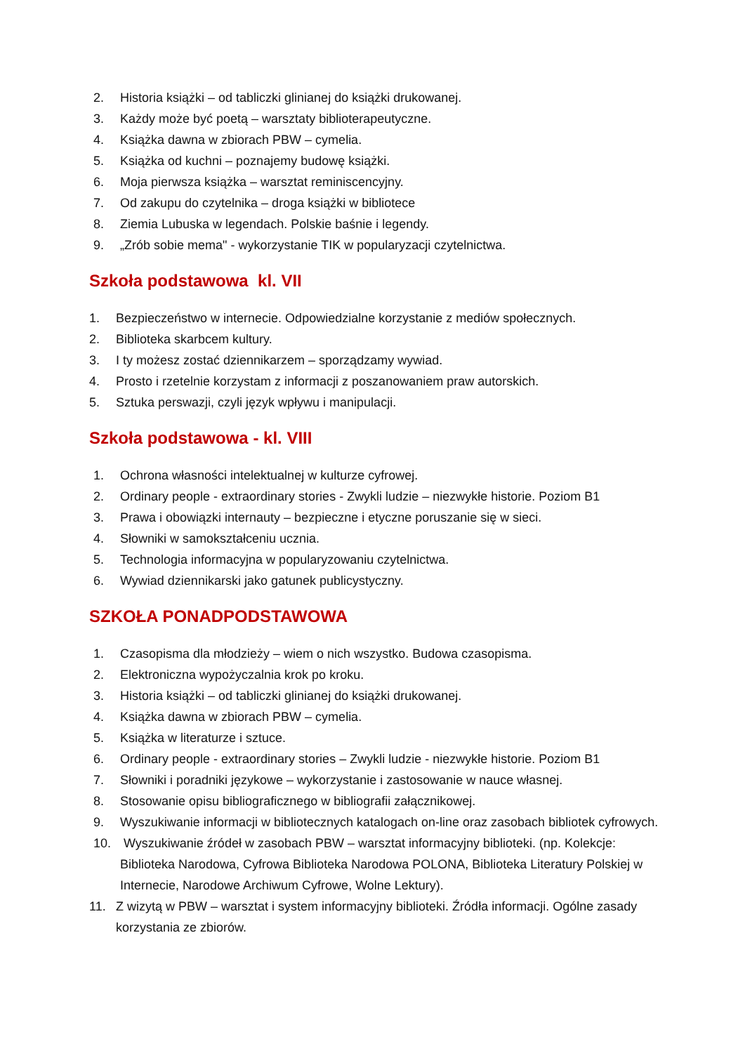2. Historia książki – od tabliczki glinianej do książki drukowanej.
3. Każdy może być poetą – warsztaty biblioterapeutyczne.
4. Książka dawna w zbiorach PBW – cymelia.
5. Książka od kuchni – poznajemy budowę książki.
6. Moja pierwsza książka – warsztat reminiscencyjny.
7. Od zakupu do czytelnika – droga książki w bibliotece
8. Ziemia Lubuska w legendach. Polskie baśnie i legendy.
9. „Zrób sobie mema" - wykorzystanie TIK w popularyzacji czytelnictwa.
Szkoła podstawowa kl. VII
1. Bezpieczeństwo w internecie. Odpowiedzialne korzystanie z mediów społecznych.
2. Biblioteka skarbcem kultury.
3. I ty możesz zostać dziennikarzem – sporządzamy wywiad.
4. Prosto i rzetelnie korzystam z informacji z poszanowaniem praw autorskich.
5. Sztuka perswazji, czyli język wpływu i manipulacji.
Szkoła podstawowa - kl. VIII
1. Ochrona własności intelektualnej w kulturze cyfrowej.
2. Ordinary people - extraordinary stories - Zwykli ludzie – niezwykłe historie. Poziom B1
3. Prawa i obowiązki internauty – bezpieczne i etyczne poruszanie się w sieci.
4. Słowniki w samokształceniu ucznia.
5. Technologia informacyjna w popularyzowaniu czytelnictwa.
6. Wywiad dziennikarski jako gatunek publicystyczny.
SZKOŁA PONADPODSTAWOWA
1. Czasopisma dla młodzieży – wiem o nich wszystko. Budowa czasopisma.
2. Elektroniczna wypożyczalnia krok po kroku.
3. Historia książki – od tabliczki glinianej do książki drukowanej.
4. Książka dawna w zbiorach PBW – cymelia.
5. Książka w literaturze i sztuce.
6. Ordinary people - extraordinary stories – Zwykli ludzie - niezwykłe historie. Poziom B1
7. Słowniki i poradniki językowe – wykorzystanie i zastosowanie w nauce własnej.
8. Stosowanie opisu bibliograficznego w bibliografii załącznikowej.
9. Wyszukiwanie informacji w bibliotecznych katalogach on-line oraz zasobach bibliotek cyfrowych.
10. Wyszukiwanie źródeł w zasobach PBW – warsztat informacyjny biblioteki. (np. Kolekcje: Biblioteka Narodowa, Cyfrowa Biblioteka Narodowa POLONA, Biblioteka Literatury Polskiej w Internecie, Narodowe Archiwum Cyfrowe, Wolne Lektury).
11. Z wizytą w PBW – warsztat i system informacyjny biblioteki. Źródła informacji. Ogólne zasady korzystania ze zbiorów.